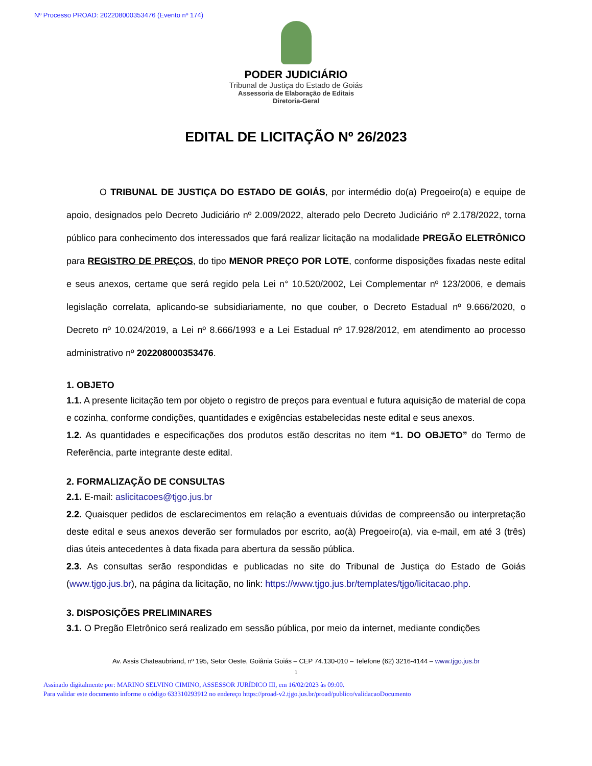Nº Processo PROAD: 202208000353476 (Evento nº 174)
PODER JUDICIÁRIO
Tribunal de Justiça do Estado de Goiás
Assessoria de Elaboração de Editais
Diretoria-Geral
EDITAL DE LICITAÇÃO Nº 26/2023
O TRIBUNAL DE JUSTIÇA DO ESTADO DE GOIÁS, por intermédio do(a) Pregoeiro(a) e equipe de apoio, designados pelo Decreto Judiciário nº 2.009/2022, alterado pelo Decreto Judiciário nº 2.178/2022, torna público para conhecimento dos interessados que fará realizar licitação na modalidade PREGÃO ELETRÔNICO para REGISTRO DE PREÇOS, do tipo MENOR PREÇO POR LOTE, conforme disposições fixadas neste edital e seus anexos, certame que será regido pela Lei n° 10.520/2002, Lei Complementar nº 123/2006, e demais legislação correlata, aplicando-se subsidiariamente, no que couber, o Decreto Estadual nº 9.666/2020, o Decreto nº 10.024/2019, a Lei nº 8.666/1993 e a Lei Estadual nº 17.928/2012, em atendimento ao processo administrativo nº 202208000353476.
1. OBJETO
1.1. A presente licitação tem por objeto o registro de preços para eventual e futura aquisição de material de copa e cozinha, conforme condições, quantidades e exigências estabelecidas neste edital e seus anexos.
1.2. As quantidades e especificações dos produtos estão descritas no item “1. DO OBJETO” do Termo de Referência, parte integrante deste edital.
2. FORMALIZAÇÃO DE CONSULTAS
2.1. E-mail: aslicitacoes@tjgo.jus.br
2.2. Quaisquer pedidos de esclarecimentos em relação a eventuais dúvidas de compreensão ou interpretação deste edital e seus anexos deverão ser formulados por escrito, ao(à) Pregoeiro(a), via e-mail, em até 3 (três) dias úteis antecedentes à data fixada para abertura da sessão pública.
2.3. As consultas serão respondidas e publicadas no site do Tribunal de Justiça do Estado de Goiás (www.tjgo.jus.br), na página da licitação, no link: https://www.tjgo.jus.br/templates/tjgo/licitacao.php.
3. DISPOSIÇÕES PRELIMINARES
3.1. O Pregão Eletrônico será realizado em sessão pública, por meio da internet, mediante condições
Av. Assis Chateaubriand, nº 195, Setor Oeste, Goiânia Goiás – CEP 74.130-010 – Telefone (62) 3216-4144 – www.tjgo.jus.br
1
Assinado digitalmente por: MARINO SELVINO CIMINO, ASSESSOR JURÍDICO III, em 16/02/2023 às 09:00.
Para validar este documento informe o código 633310293912 no endereço https://proad-v2.tjgo.jus.br/proad/publico/validacaoDocumento